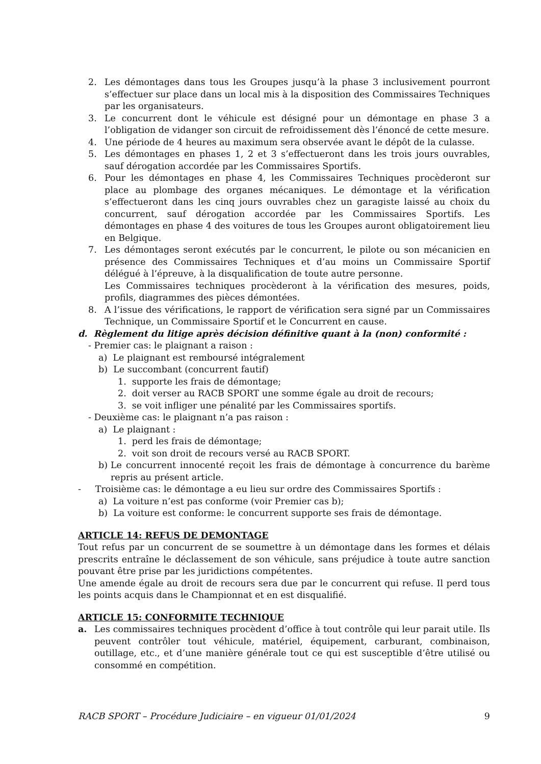2. Les démontages dans tous les Groupes jusqu’à la phase 3 inclusivement pourront s’effectuer sur place dans un local mis à la disposition des Commissaires Techniques par les organisateurs.
3. Le concurrent dont le véhicule est désigné pour un démontage en phase 3 a l’obligation de vidanger son circuit de refroidissement dès l’énoncé de cette mesure.
4. Une période de 4 heures au maximum sera observée avant le dépôt de la culasse.
5. Les démontages en phases 1, 2 et 3 s’effectueront dans les trois jours ouvrables, sauf dérogation accordée par les Commissaires Sportifs.
6. Pour les démontages en phase 4, les Commissaires Techniques procèderont sur place au plombage des organes mécaniques. Le démontage et la vérification s’effectueront dans les cinq jours ouvrables chez un garagiste laissé au choix du concurrent, sauf dérogation accordée par les Commissaires Sportifs. Les démontages en phase 4 des voitures de tous les Groupes auront obligatoirement lieu en Belgique.
7. Les démontages seront exécutés par le concurrent, le pilote ou son mécanicien en présence des Commissaires Techniques et d’au moins un Commissaire Sportif délégué à l’épreuve, à la disqualification de toute autre personne.
Les Commissaires techniques procèderont à la vérification des mesures, poids, profils, diagrammes des pièces démontées.
8. A l’issue des vérifications, le rapport de vérification sera signé par un Commissaires Technique, un Commissaire Sportif et le Concurrent en cause.
d. Règlement du litige après décision définitive quant à la (non) conformité :
- Premier cas: le plaignant a raison :
a) Le plaignant est remboursé intégralement
b) Le succombant (concurrent fautif)
1. supporte les frais de démontage;
2. doit verser au RACB SPORT une somme égale au droit de recours;
3. se voit infliger une pénalité par les Commissaires sportifs.
- Deuxième cas: le plaignant n’a pas raison :
a) Le plaignant :
1. perd les frais de démontage;
2. voit son droit de recours versé au RACB SPORT.
b) Le concurrent innocenté reçoit les frais de démontage à concurrence du barème repris au présent article.
- Troisième cas: le démontage a eu lieu sur ordre des Commissaires Sportifs :
a) La voiture n’est pas conforme (voir Premier cas b);
b) La voiture est conforme: le concurrent supporte ses frais de démontage.
ARTICLE 14: REFUS DE DEMONTAGE
Tout refus par un concurrent de se soumettre à un démontage dans les formes et délais prescrits entraîne le déclassement de son véhicule, sans préjudice à toute autre sanction pouvant être prise par les juridictions compétentes.
Une amende égale au droit de recours sera due par le concurrent qui refuse. Il perd tous les points acquis dans le Championnat et en est disqualifié.
ARTICLE 15: CONFORMITE TECHNIQUE
a. Les commissaires techniques procèdent d’office à tout contrôle qui leur parait utile. Ils peuvent contrôler tout véhicule, matériel, équipement, carburant, combinaison, outillage, etc., et d’une manière générale tout ce qui est susceptible d’être utilisé ou consommé en compétition.
RACB SPORT – Procédure Judiciaire – en vigueur 01/01/2024 9